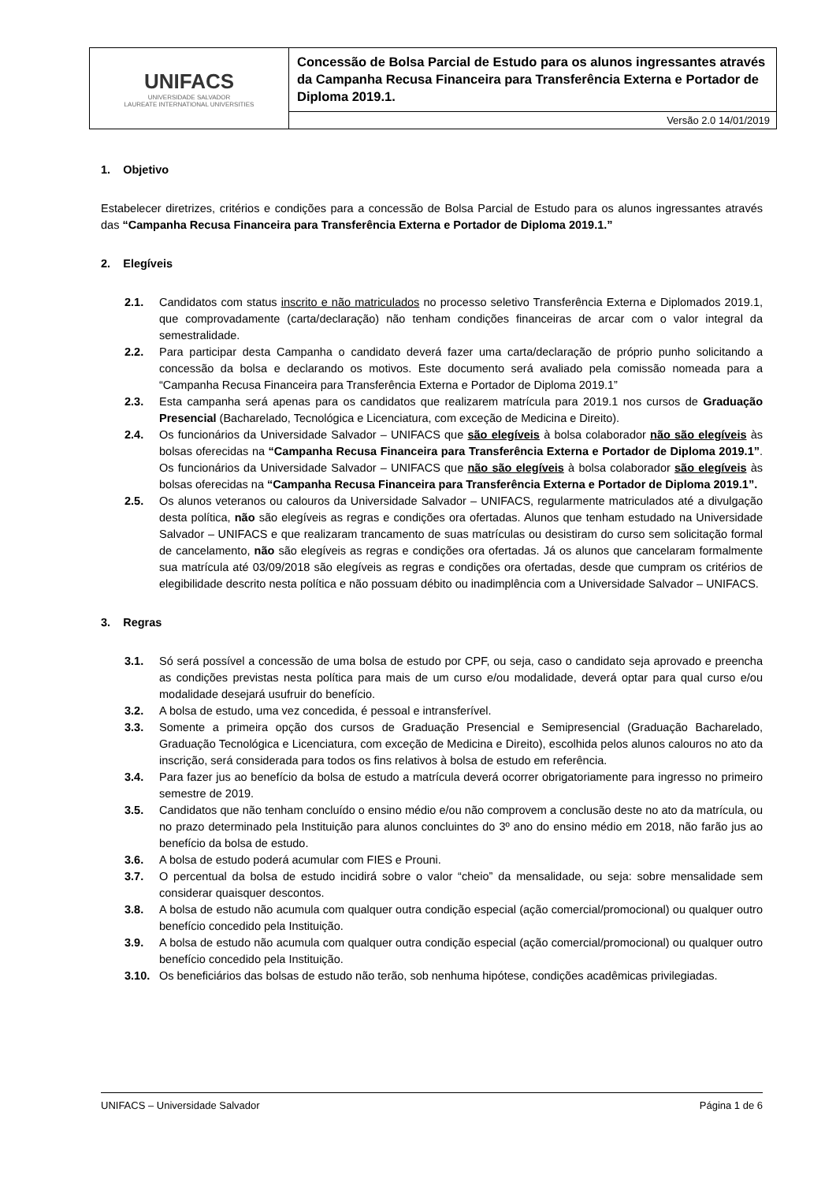| UNIFACS UNIVERSIDADE SALVADOR LAUREATE INTERNATIONAL UNIVERSITIES | Concessão de Bolsa Parcial de Estudo para os alunos ingressantes através da Campanha Recusa Financeira para Transferência Externa e Portador de Diploma 2019.1. |
| | Versão 2.0 14/01/2019 |
1. Objetivo
Estabelecer diretrizes, critérios e condições para a concessão de Bolsa Parcial de Estudo para os alunos ingressantes através das “Campanha Recusa Financeira para Transferência Externa e Portador de Diploma 2019.1.”
2. Elegíveis
2.1. Candidatos com status inscrito e não matriculados no processo seletivo Transferência Externa e Diplomados 2019.1, que comprovadamente (carta/declaração) não tenham condições financeiras de arcar com o valor integral da semestralidade.
2.2. Para participar desta Campanha o candidato deverá fazer uma carta/declaração de próprio punho solicitando a concessão da bolsa e declarando os motivos. Este documento será avaliado pela comissão nomeada para a “Campanha Recusa Financeira para Transferência Externa e Portador de Diploma 2019.1”
2.3. Esta campanha será apenas para os candidatos que realizarem matrícula para 2019.1 nos cursos de Graduação Presencial (Bacharelado, Tecnológica e Licenciatura, com exceção de Medicina e Direito).
2.4. Os funcionários da Universidade Salvador – UNIFACS que são elegíveis à bolsa colaborador não são elegíveis às bolsas oferecidas na “Campanha Recusa Financeira para Transferência Externa e Portador de Diploma 2019.1”. Os funcionários da Universidade Salvador – UNIFACS que não são elegíveis à bolsa colaborador são elegíveis às bolsas oferecidas na “Campanha Recusa Financeira para Transferência Externa e Portador de Diploma 2019.1”.
2.5. Os alunos veteranos ou calouros da Universidade Salvador – UNIFACS, regularmente matriculados até a divulgação desta política, não são elegíveis as regras e condições ora ofertadas. Alunos que tenham estudado na Universidade Salvador – UNIFACS e que realizaram trancamento de suas matrículas ou desistiram do curso sem solicitação formal de cancelamento, não são elegíveis as regras e condições ora ofertadas. Já os alunos que cancelaram formalmente sua matrícula até 03/09/2018 são elegíveis as regras e condições ora ofertadas, desde que cumpram os critérios de elegibilidade descrito nesta política e não possuam débito ou inadimplência com a Universidade Salvador – UNIFACS.
3. Regras
3.1. Só será possível a concessão de uma bolsa de estudo por CPF, ou seja, caso o candidato seja aprovado e preencha as condições previstas nesta política para mais de um curso e/ou modalidade, deverá optar para qual curso e/ou modalidade desejará usufruir do benefício.
3.2. A bolsa de estudo, uma vez concedida, é pessoal e intransferível.
3.3. Somente a primeira opção dos cursos de Graduação Presencial e Semipresencial (Graduação Bacharelado, Graduação Tecnológica e Licenciatura, com exceção de Medicina e Direito), escolhida pelos alunos calouros no ato da inscrição, será considerada para todos os fins relativos à bolsa de estudo em referência.
3.4. Para fazer jus ao benefício da bolsa de estudo a matrícula deverá ocorrer obrigatoriamente para ingresso no primeiro semestre de 2019.
3.5. Candidatos que não tenham concluído o ensino médio e/ou não comprovem a conclusão deste no ato da matrícula, ou no prazo determinado pela Instituição para alunos concluintes do 3º ano do ensino médio em 2018, não farão jus ao benefício da bolsa de estudo.
3.6. A bolsa de estudo poderá acumular com FIES e Prouni.
3.7. O percentual da bolsa de estudo incidirá sobre o valor “cheio” da mensalidade, ou seja: sobre mensalidade sem considerar quaisquer descontos.
3.8. A bolsa de estudo não acumula com qualquer outra condição especial (ação comercial/promocional) ou qualquer outro benefício concedido pela Instituição.
3.9. A bolsa de estudo não acumula com qualquer outra condição especial (ação comercial/promocional) ou qualquer outro benefício concedido pela Instituição.
3.10. Os beneficiários das bolsas de estudo não terão, sob nenhuma hipótese, condições acadêmicas privilegiadas.
UNIFACS – Universidade Salvador Página 1 de 6